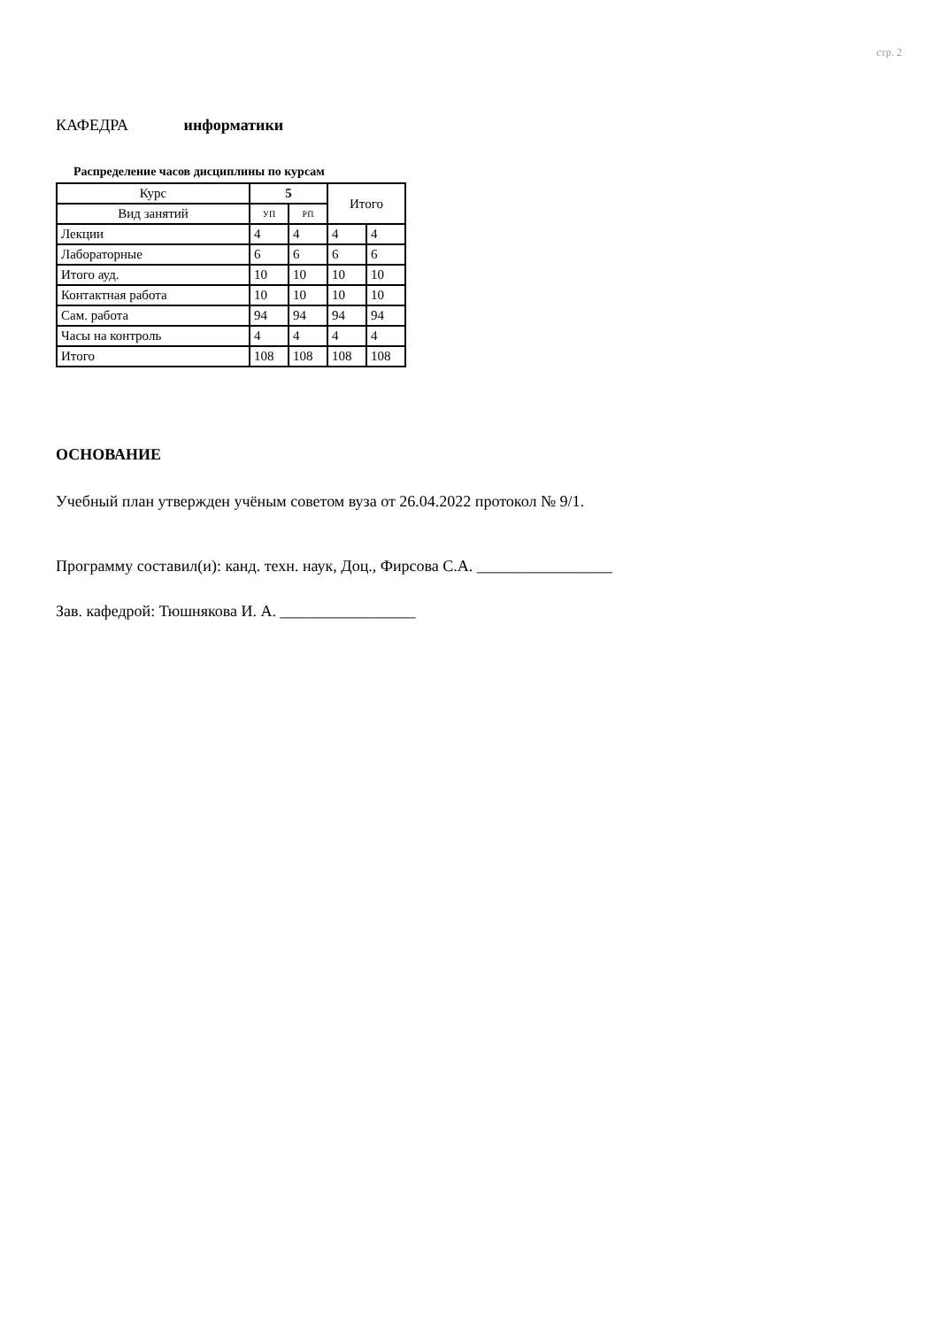стр. 2
КАФЕДРА информатики
Распределение часов дисциплины по курсам
| Курс | 5 | | Итого | |
| Вид занятий | УП | РП | | |
| Лекции | 4 | 4 | 4 | 4 |
| Лабораторные | 6 | 6 | 6 | 6 |
| Итого ауд. | 10 | 10 | 10 | 10 |
| Контактная работа | 10 | 10 | 10 | 10 |
| Сам. работа | 94 | 94 | 94 | 94 |
| Часы на контроль | 4 | 4 | 4 | 4 |
| Итого | 108 | 108 | 108 | 108 |
ОСНОВАНИЕ
Учебный план утвержден учёным советом вуза от 26.04.2022 протокол № 9/1.
Программу составил(и): канд. техн. наук, Доц., Фирсова С.А. _________________
Зав. кафедрой: Тюшнякова И. А. _________________